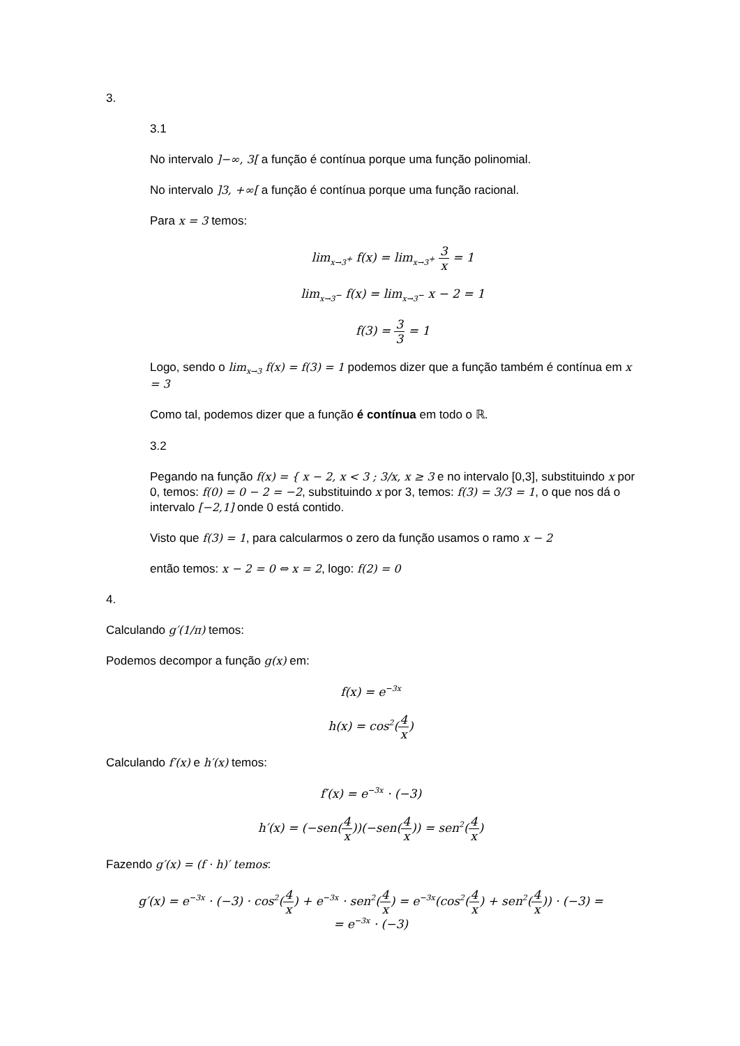3.
3.1
No intervalo ]−∞, 3[ a função é contínua porque uma função polinomial.
No intervalo ]3, +∞[ a função é contínua porque uma função racional.
Para x = 3 temos:
lim<sub>x→3<sup>+</sup></sub> f(x) = lim<sub>x→3<sup>+</sup></sub> 3 x = 1
lim<sub>x→3<sup>−</sup></sub> f(x) = lim<sub>x→3<sup>−</sup></sub> x − 2 = 1
f(3) = 3 3 = 1
Logo, sendo o lim<sub>x→3</sub> f(x) = f(3) = 1 podemos dizer que a função também é contínua em x = 3
Como tal, podemos dizer que a função é contínua em todo o ℝ.
3.2
Pegando na função f(x) = { x − 2, x < 3 ; 3/x, x ≥ 3 e no intervalo [0,3], substituindo x por 0, temos: f(0) = 0 − 2 = −2, substituindo x por 3, temos: f(3) = 3/3 = 1, o que nos dá o intervalo [−2,1] onde 0 está contido.
Visto que f(3) = 1, para calcularmos o zero da função usamos o ramo x − 2
então temos: x − 2 = 0 ⇔ x = 2, logo: f(2) = 0
4.
Calculando g′(1/π) temos:
Podemos decompor a função g(x) em:
f(x) = e<sup>−3x</sup>
h(x) = cos<sup>2</sup>(4 x)
Calculando f′(x) e h′(x) temos:
f′(x) = e<sup>−3x</sup> · (−3)
h′(x) = (−sen(4 x))(−sen(4 x)) = sen<sup>2</sup>(4 x)
Fazendo g′(x) = (f · h)′ temos:
g′(x) = e<sup>−3x</sup> · (−3) · cos<sup>2</sup>(4 x) + e<sup>−3x</sup> · sen<sup>2</sup>(4 x) = e<sup>−3x</sup>(cos<sup>2</sup>(4 x) + sen<sup>2</sup>(4 x)) · (−3) =
= e<sup>−3x</sup> · (−3)